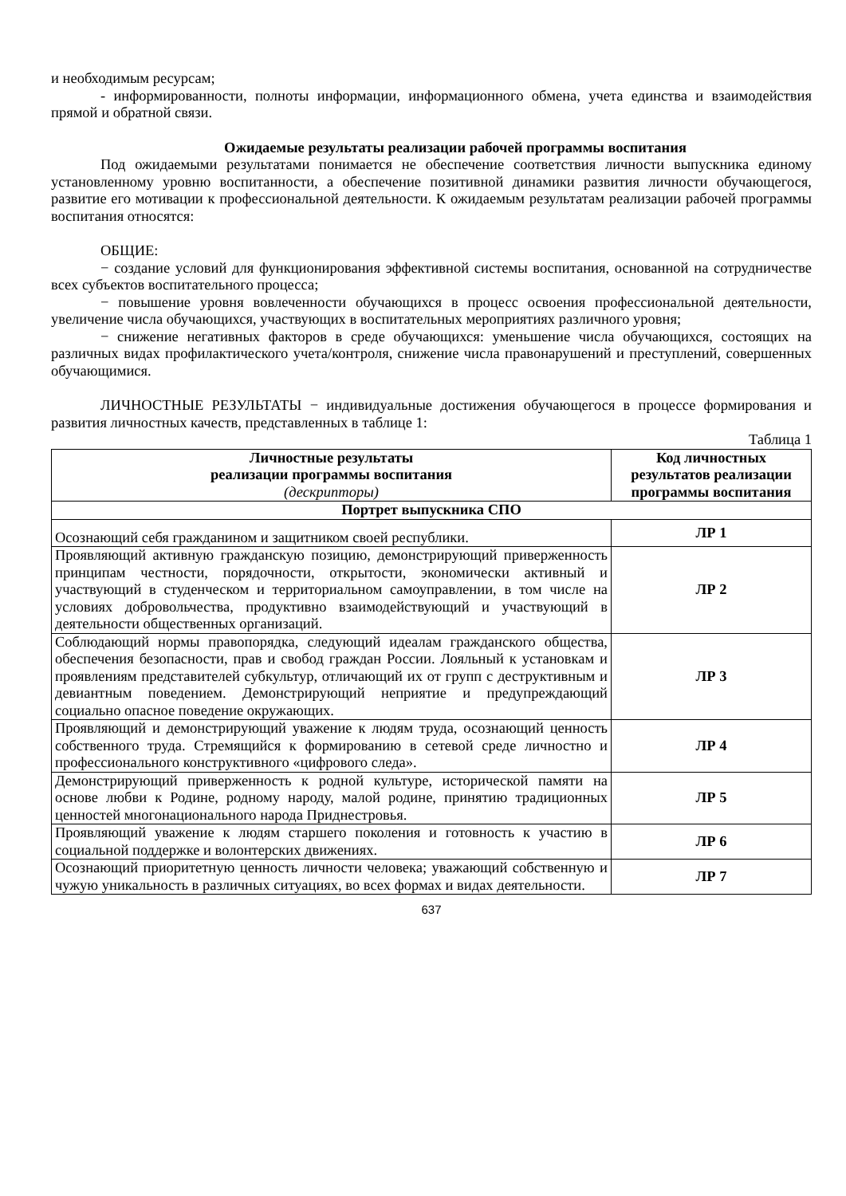и необходимым ресурсам;
- информированности, полноты информации, информационного обмена, учета единства и взаимодействия прямой и обратной связи.
Ожидаемые результаты реализации рабочей программы воспитания
Под ожидаемыми результатами понимается не обеспечение соответствия личности выпускника единому установленному уровню воспитанности, а обеспечение позитивной динамики развития личности обучающегося, развитие его мотивации к профессиональной деятельности. К ожидаемым результатам реализации рабочей программы воспитания относятся:
ОБЩИЕ:
− создание условий для функционирования эффективной системы воспитания, основанной на сотрудничестве всех субъектов воспитательного процесса;
− повышение уровня вовлеченности обучающихся в процесс освоения профессиональной деятельности, увеличение числа обучающихся, участвующих в воспитательных мероприятиях различного уровня;
− снижение негативных факторов в среде обучающихся: уменьшение числа обучающихся, состоящих на различных видах профилактического учета/контроля, снижение числа правонарушений и преступлений, совершенных обучающимися.
ЛИЧНОСТНЫЕ РЕЗУЛЬТАТЫ − индивидуальные достижения обучающегося в процессе формирования и развития личностных качеств, представленных в таблице 1:
Таблица 1
| Личностные результаты реализации программы воспитания (дескрипторы) | Код личностных результатов реализации программы воспитания |
| --- | --- |
| Портрет выпускника СПО | |
| Осознающий себя гражданином и защитником своей республики. | ЛР 1 |
| Проявляющий активную гражданскую позицию, демонстрирующий приверженность принципам честности, порядочности, открытости, экономически активный и участвующий в студенческом и территориальном самоуправлении, в том числе на условиях добровольчества, продуктивно взаимодействующий и участвующий в деятельности общественных организаций. | ЛР 2 |
| Соблюдающий нормы правопорядка, следующий идеалам гражданского общества, обеспечения безопасности, прав и свобод граждан России. Лояльный к установкам и проявлениям представителей субкультур, отличающий их от групп с деструктивным и девиантным поведением. Демонстрирующий неприятие и предупреждающий социально опасное поведение окружающих. | ЛР 3 |
| Проявляющий и демонстрирующий уважение к людям труда, осознающий ценность собственного труда. Стремящийся к формированию в сетевой среде личностно и профессионального конструктивного «цифрового следа». | ЛР 4 |
| Демонстрирующий приверженность к родной культуре, исторической памяти на основе любви к Родине, родному народу, малой родине, принятию традиционных ценностей многонационального народа Приднестровья. | ЛР 5 |
| Проявляющий уважение к людям старшего поколения и готовность к участию в социальной поддержке и волонтерских движениях. | ЛР 6 |
| Осознающий приоритетную ценность личности человека; уважающий собственную и чужую уникальность в различных ситуациях, во всех формах и видах деятельности. | ЛР 7 |
637